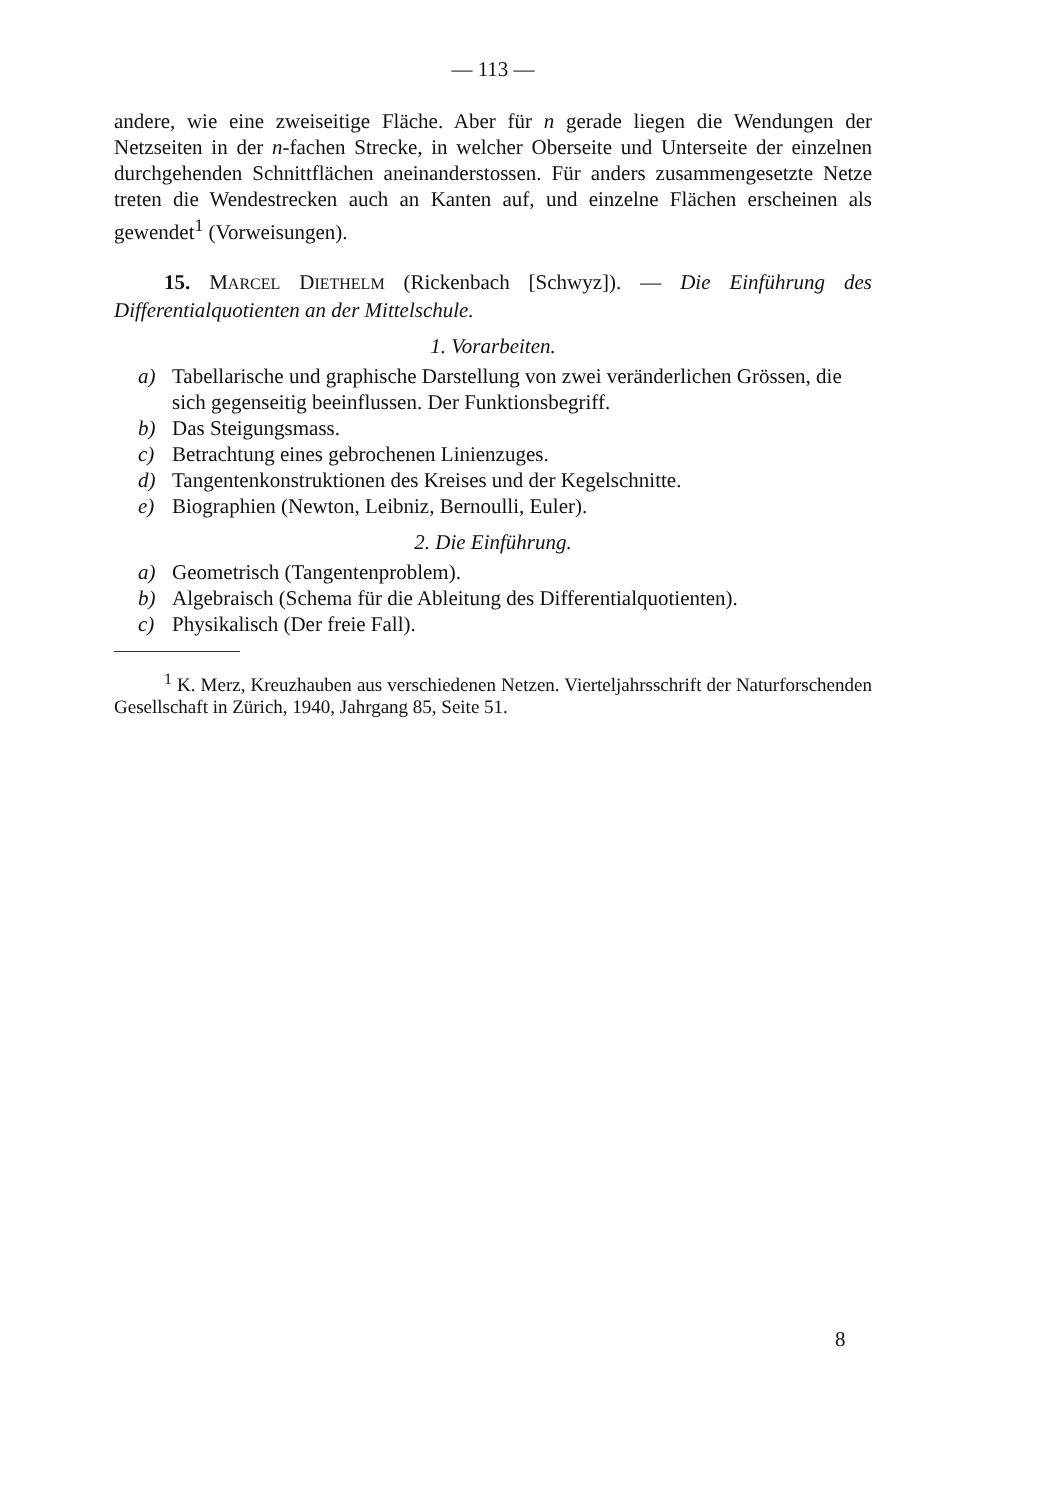— 113 —
andere, wie eine zweiseitige Fläche. Aber für n gerade liegen die Wendungen der Netzseiten in der n-fachen Strecke, in welcher Oberseite und Unterseite der einzelnen durchgehenden Schnittflächen aneinanderstossen. Für anders zusammengesetzte Netze treten die Wendestrecken auch an Kanten auf, und einzelne Flächen erscheinen als gewendet<sup>1</sup> (Vorweisungen).
15. MARCEL DIETHELM (Rickenbach [Schwyz]). — Die Einführung des Differentialquotienten an der Mittelschule.
1. Vorarbeiten.
a) Tabellarische und graphische Darstellung von zwei veränderlichen Grössen, die sich gegenseitig beeinflussen. Der Funktionsbegriff.
b) Das Steigungsmass.
c) Betrachtung eines gebrochenen Linienzuges.
d) Tangentenkonstruktionen des Kreises und der Kegelschnitte.
e) Biographien (Newton, Leibniz, Bernoulli, Euler).
2. Die Einführung.
a) Geometrisch (Tangentenproblem).
b) Algebraisch (Schema für die Ableitung des Differentialquotienten).
c) Physikalisch (Der freie Fall).
<sup>1</sup> K. Merz, Kreuzhauben aus verschiedenen Netzen. Vierteljahrsschrift der Naturforschenden Gesellschaft in Zürich, 1940, Jahrgang 85, Seite 51.
8